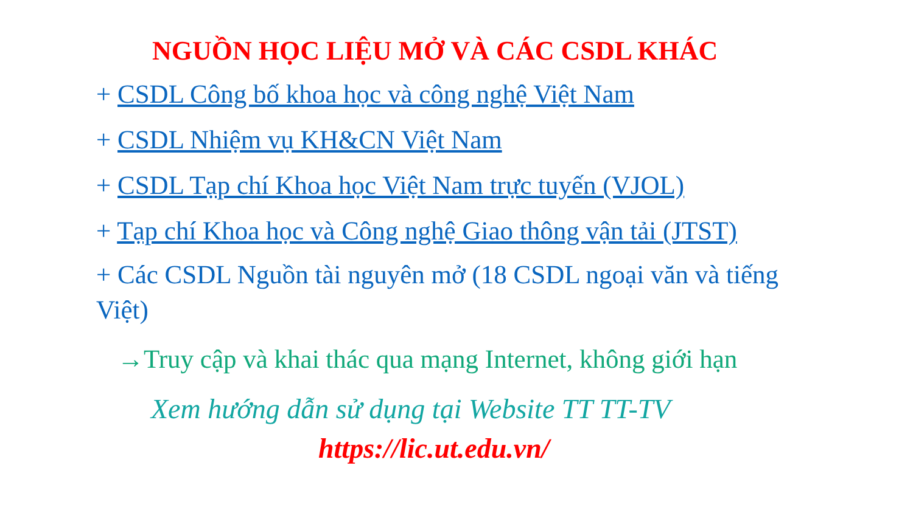NGUỒN HỌC LIỆU MỞ VÀ CÁC CSDL KHÁC
+ CSDL Công bố khoa học và công nghệ Việt Nam
+ CSDL Nhiệm vụ KH&CN Việt Nam
+ CSDL Tạp chí Khoa học Việt Nam trực tuyến (VJOL)
+ Tạp chí Khoa học và Công nghệ Giao thông vận tải (JTST)
+ Các CSDL Nguồn tài nguyên mở (18 CSDL ngoại văn và tiếng Việt)
→Truy cập và khai thác qua mạng Internet, không giới hạn
Xem hướng dẫn sử dụng tại Website TT TT-TV
https://lic.ut.edu.vn/